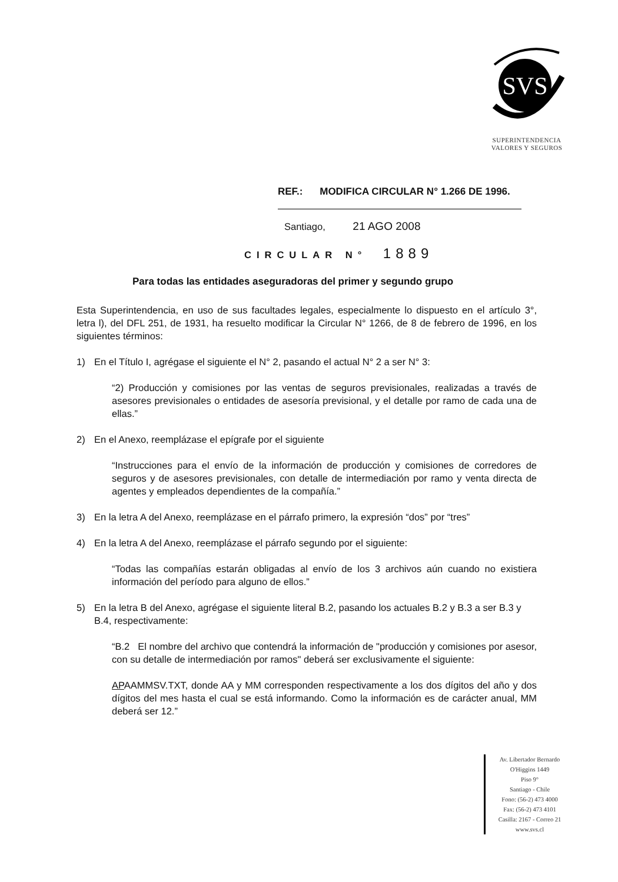SVS
SUPERINTENDENCIA
VALORES Y SEGUROS
REF.: MODIFICA CIRCULAR N° 1.266 DE 1996.
Santiago, 21 AGO 2008
CIRCULAR N° 1889
Para todas las entidades aseguradoras del primer y segundo grupo
Esta Superintendencia, en uso de sus facultades legales, especialmente lo dispuesto en el artículo 3°, letra l), del DFL 251, de 1931, ha resuelto modificar la Circular N° 1266, de 8 de febrero de 1996, en los siguientes términos:
1) En el Título I, agrégase el siguiente el N° 2, pasando el actual N° 2 a ser N° 3:
“2) Producción y comisiones por las ventas de seguros previsionales, realizadas a través de asesores previsionales o entidades de asesoría previsional, y el detalle por ramo de cada una de ellas.”
2) En el Anexo, reemplázase el epígrafe por el siguiente
“Instrucciones para el envío de la información de producción y comisiones de corredores de seguros y de asesores previsionales, con detalle de intermediación por ramo y venta directa de agentes y empleados dependientes de la compañía.”
3) En la letra A del Anexo, reemplázase en el párrafo primero, la expresión “dos” por “tres”
4) En la letra A del Anexo, reemplázase el párrafo segundo por el siguiente:
“Todas las compañías estarán obligadas al envío de los 3 archivos aún cuando no existiera información del período para alguno de ellos.”
5) En la letra B del Anexo, agrégase el siguiente literal B.2, pasando los actuales B.2 y B.3 a ser B.3 y B.4, respectivamente:
“B.2 El nombre del archivo que contendrá la información de "producción y comisiones por asesor, con su detalle de intermediación por ramos" deberá ser exclusivamente el siguiente:
APAAMMSV.TXT, donde AA y MM corresponden respectivamente a los dos dígitos del año y dos dígitos del mes hasta el cual se está informando. Como la información es de carácter anual, MM deberá ser 12.”
Av. Libertador Bernardo
O'Higgins 1449
Piso 9°
Santiago - Chile
Fono: (56-2) 473 4000
Fax: (56-2) 473 4101
Casilla: 2167 - Correo 21
www.svs.cl